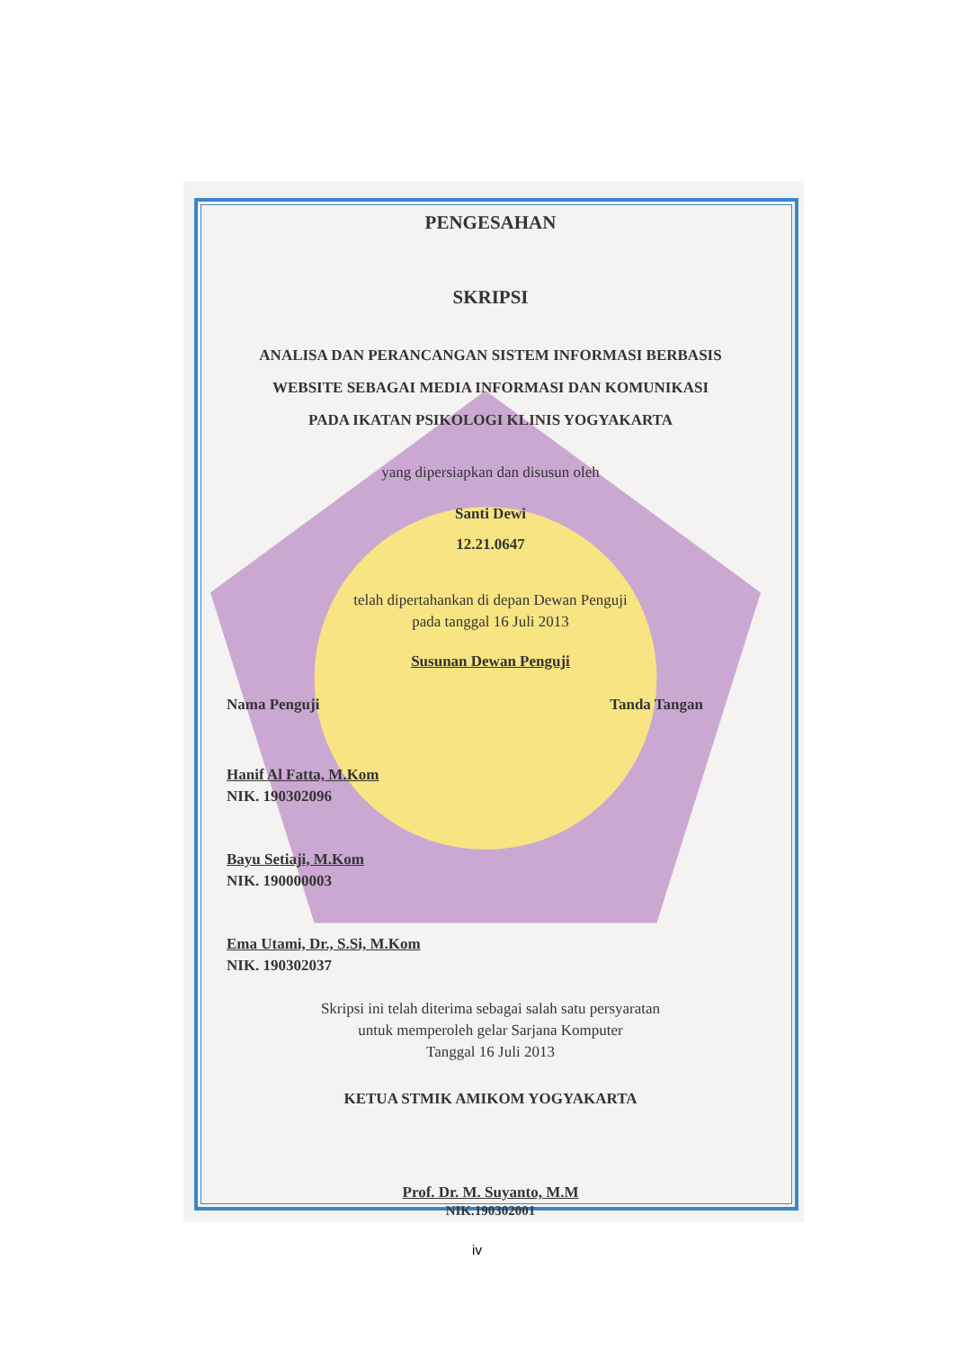PENGESAHAN
SKRIPSI
ANALISA DAN PERANCANGAN SISTEM INFORMASI BERBASIS
WEBSITE SEBAGAI MEDIA INFORMASI DAN KOMUNIKASI
PADA IKATAN PSIKOLOGI KLINIS YOGYAKARTA
yang dipersiapkan dan disusun oleh
Santi Dewi
12.21.0647
telah dipertahankan di depan Dewan Penguji
pada tanggal 16 Juli 2013
Susunan Dewan Penguji
Nama Penguji Tanda Tangan
Hanif Al Fatta, M.Kom
NIK. 190302096
Bayu Setiaji, M.Kom
NIK. 190000003
Ema Utami, Dr., S.Si, M.Kom
NIK. 190302037
Skripsi ini telah diterima sebagai salah satu persyaratan
untuk memperoleh gelar Sarjana Komputer
Tanggal 16 Juli 2013
KETUA STMIK AMIKOM YOGYAKARTA
Prof. Dr. M. Suyanto, M.M
NIK.190302001
iv